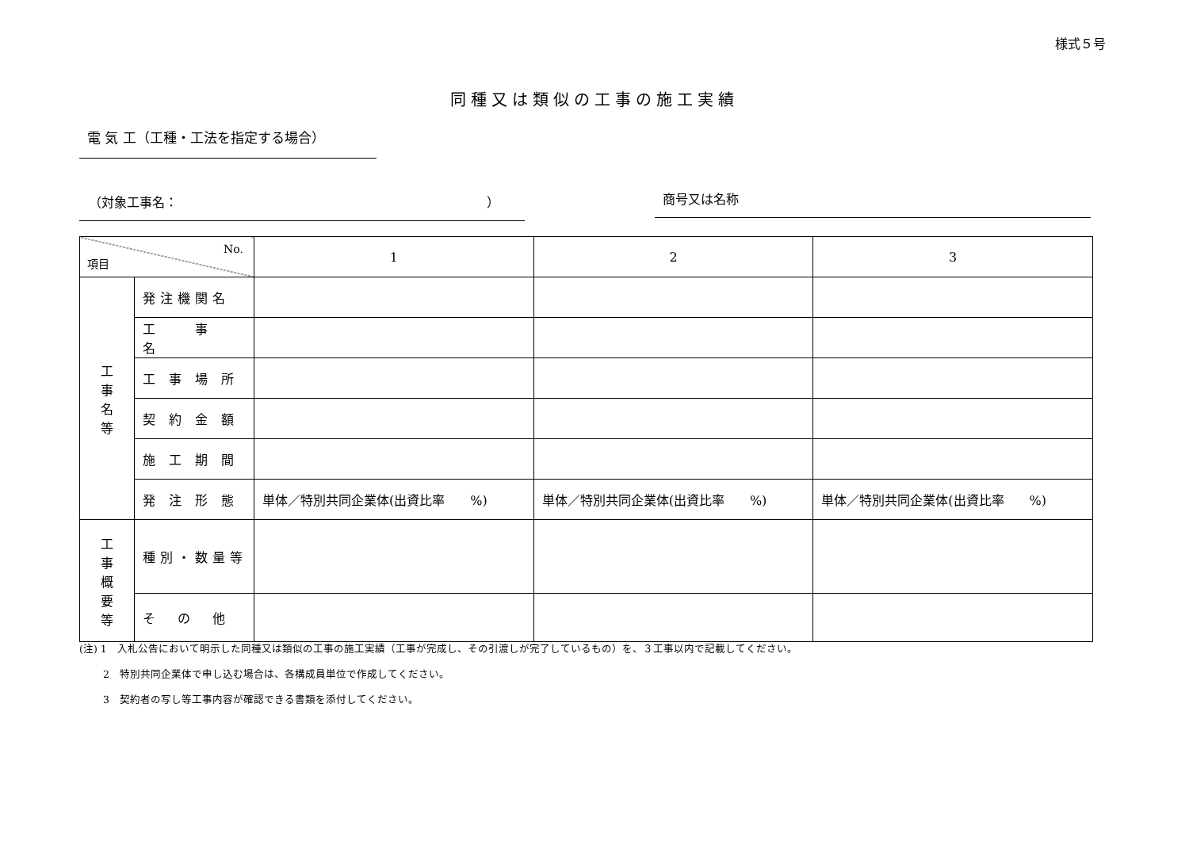様式５号
同種又は類似の工事の施工実績
電 気 工（工種・工法を指定する場合）
（対象工事名： ） 商号又は名称
| No. 項目 | | 1 | 2 | 3 |
| --- | --- | --- | --- | --- |
| 工 事 名 等 | 発注機関名 | | | |
| | 工 事 名 | | | |
| | 工 事 場 所 | | | |
| | 契 約 金 額 | | | |
| | 施 工 期 間 | | | |
| | 発 注 形 態 | 単体／特別共同企業体(出資比率 %) | 単体／特別共同企業体(出資比率 %) | 単体／特別共同企業体(出資比率 %) |
| 工 事 概 要 等 | 種別・数量等 | | | |
| | そ の 他 | | | |
(注) 1　入札公告において明示した同種又は類似の工事の施工実績（工事が完成し、その引渡しが完了しているもの）を、３工事以内で記載してください。
　　 2　特別共同企業体で申し込む場合は、各構成員単位で作成してください。
　　 3　契約者の写し等工事内容が確認できる書類を添付してください。